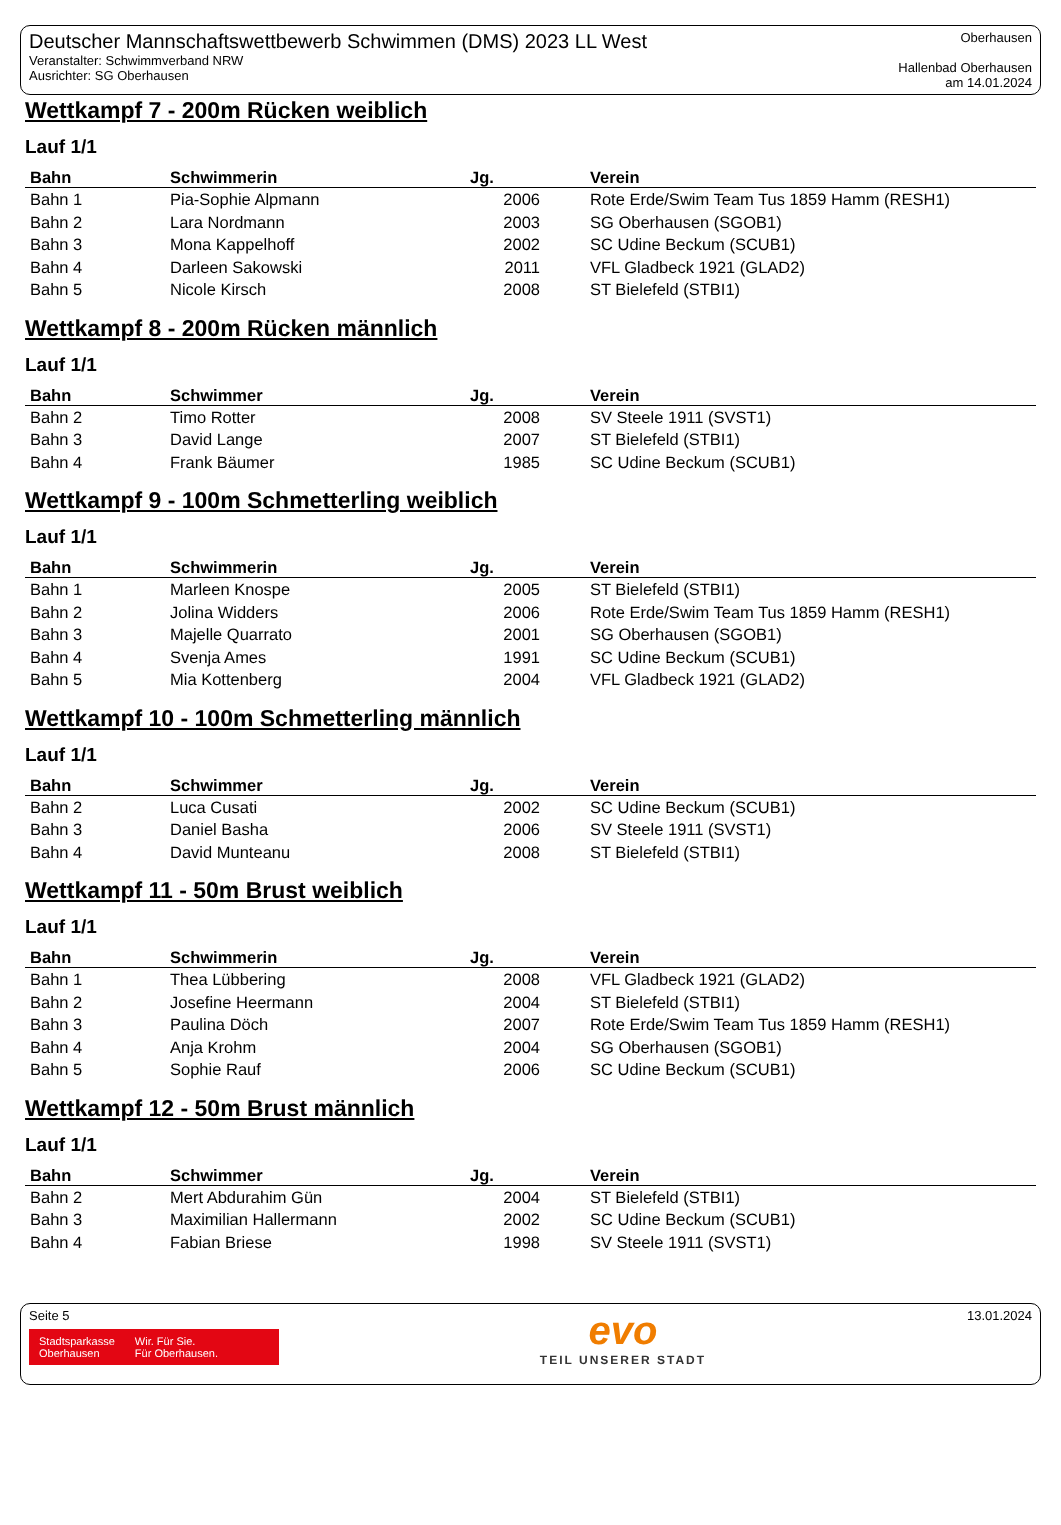Deutscher Mannschaftswettbewerb Schwimmen (DMS) 2023 LL West
Veranstalter: Schwimmverband NRW
Ausrichter: SG Oberhausen
Oberhausen
Hallenbad Oberhausen
am 14.01.2024
Wettkampf 7 - 200m Rücken weiblich
Lauf 1/1
| Bahn | Schwimmerin | Jg. | Verein |
| --- | --- | --- | --- |
| Bahn 1 | Pia-Sophie Alpmann | 2006 | Rote Erde/Swim Team Tus 1859 Hamm (RESH1) |
| Bahn 2 | Lara Nordmann | 2003 | SG Oberhausen (SGOB1) |
| Bahn 3 | Mona Kappelhoff | 2002 | SC Udine Beckum (SCUB1) |
| Bahn 4 | Darleen Sakowski | 2011 | VFL Gladbeck 1921 (GLAD2) |
| Bahn 5 | Nicole Kirsch | 2008 | ST Bielefeld (STBI1) |
Wettkampf 8 - 200m Rücken männlich
Lauf 1/1
| Bahn | Schwimmer | Jg. | Verein |
| --- | --- | --- | --- |
| Bahn 2 | Timo Rotter | 2008 | SV Steele 1911 (SVST1) |
| Bahn 3 | David Lange | 2007 | ST Bielefeld (STBI1) |
| Bahn 4 | Frank Bäumer | 1985 | SC Udine Beckum (SCUB1) |
Wettkampf 9 - 100m Schmetterling weiblich
Lauf 1/1
| Bahn | Schwimmerin | Jg. | Verein |
| --- | --- | --- | --- |
| Bahn 1 | Marleen Knospe | 2005 | ST Bielefeld (STBI1) |
| Bahn 2 | Jolina Widders | 2006 | Rote Erde/Swim Team Tus 1859 Hamm (RESH1) |
| Bahn 3 | Majelle Quarrato | 2001 | SG Oberhausen (SGOB1) |
| Bahn 4 | Svenja Ames | 1991 | SC Udine Beckum (SCUB1) |
| Bahn 5 | Mia Kottenberg | 2004 | VFL Gladbeck 1921 (GLAD2) |
Wettkampf 10 - 100m Schmetterling männlich
Lauf 1/1
| Bahn | Schwimmer | Jg. | Verein |
| --- | --- | --- | --- |
| Bahn 2 | Luca Cusati | 2002 | SC Udine Beckum (SCUB1) |
| Bahn 3 | Daniel Basha | 2006 | SV Steele 1911 (SVST1) |
| Bahn 4 | David Munteanu | 2008 | ST Bielefeld (STBI1) |
Wettkampf 11 - 50m Brust weiblich
Lauf 1/1
| Bahn | Schwimmerin | Jg. | Verein |
| --- | --- | --- | --- |
| Bahn 1 | Thea Lübbering | 2008 | VFL Gladbeck 1921 (GLAD2) |
| Bahn 2 | Josefine Heermann | 2004 | ST Bielefeld (STBI1) |
| Bahn 3 | Paulina Döch | 2007 | Rote Erde/Swim Team Tus 1859 Hamm (RESH1) |
| Bahn 4 | Anja Krohm | 2004 | SG Oberhausen (SGOB1) |
| Bahn 5 | Sophie Rauf | 2006 | SC Udine Beckum (SCUB1) |
Wettkampf 12 - 50m Brust männlich
Lauf 1/1
| Bahn | Schwimmer | Jg. | Verein |
| --- | --- | --- | --- |
| Bahn 2 | Mert Abdurahim Gün | 2004 | ST Bielefeld (STBI1) |
| Bahn 3 | Maximilian Hallermann | 2002 | SC Udine Beckum (SCUB1) |
| Bahn 4 | Fabian Briese | 1998 | SV Steele 1911 (SVST1) |
Seite 5
Stadtsparkasse
Oberhausen Wir. Für Sie.
Für Oberhausen.
evo
TEIL UNSERER STADT
13.01.2024